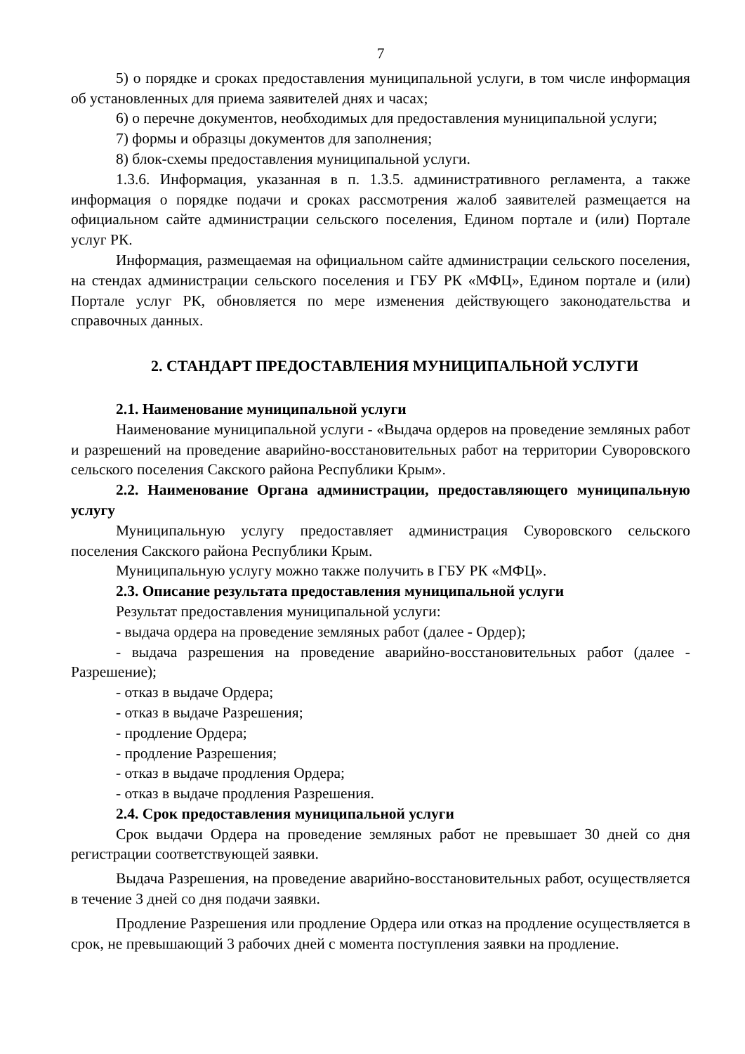7
5) о порядке и сроках предоставления муниципальной услуги, в том числе информация об установленных для приема заявителей днях и часах;
6) о перечне документов, необходимых для предоставления муниципальной услуги;
7) формы и образцы документов для заполнения;
8) блок-схемы предоставления муниципальной услуги.
1.3.6. Информация, указанная в п. 1.3.5. административного регламента, а также информация о порядке подачи и сроках рассмотрения жалоб заявителей размещается на официальном сайте администрации сельского поселения, Едином портале и (или) Портале услуг РК.
Информация, размещаемая на официальном сайте администрации сельского поселения, на стендах администрации сельского поселения и ГБУ РК «МФЦ», Едином портале и (или) Портале услуг РК, обновляется по мере изменения действующего законодательства и справочных данных.
2. СТАНДАРТ ПРЕДОСТАВЛЕНИЯ МУНИЦИПАЛЬНОЙ УСЛУГИ
2.1. Наименование муниципальной услуги
Наименование муниципальной услуги - «Выдача ордеров на проведение земляных работ и разрешений на проведение аварийно-восстановительных работ на территории Суворовского сельского поселения Сакского района Республики Крым».
2.2. Наименование Органа администрации, предоставляющего муниципальную услугу
Муниципальную услугу предоставляет администрация Суворовского сельского поселения Сакского района Республики Крым.
Муниципальную услугу можно также получить в ГБУ РК «МФЦ».
2.3. Описание результата предоставления муниципальной услуги
Результат предоставления муниципальной услуги:
- выдача ордера на проведение земляных работ (далее - Ордер);
- выдача разрешения на проведение аварийно-восстановительных работ (далее - Разрешение);
- отказ в выдаче Ордера;
- отказ в выдаче Разрешения;
- продление Ордера;
- продление Разрешения;
- отказ в выдаче продления Ордера;
- отказ в выдаче продления Разрешения.
2.4. Срок предоставления муниципальной услуги
Срок выдачи Ордера на проведение земляных работ не превышает 30 дней со дня регистрации соответствующей заявки.
Выдача Разрешения, на проведение аварийно-восстановительных работ, осуществляется в течение 3 дней со дня подачи заявки.
Продление Разрешения или продление Ордера или отказ на продление осуществляется в срок, не превышающий 3 рабочих дней с момента поступления заявки на продление.